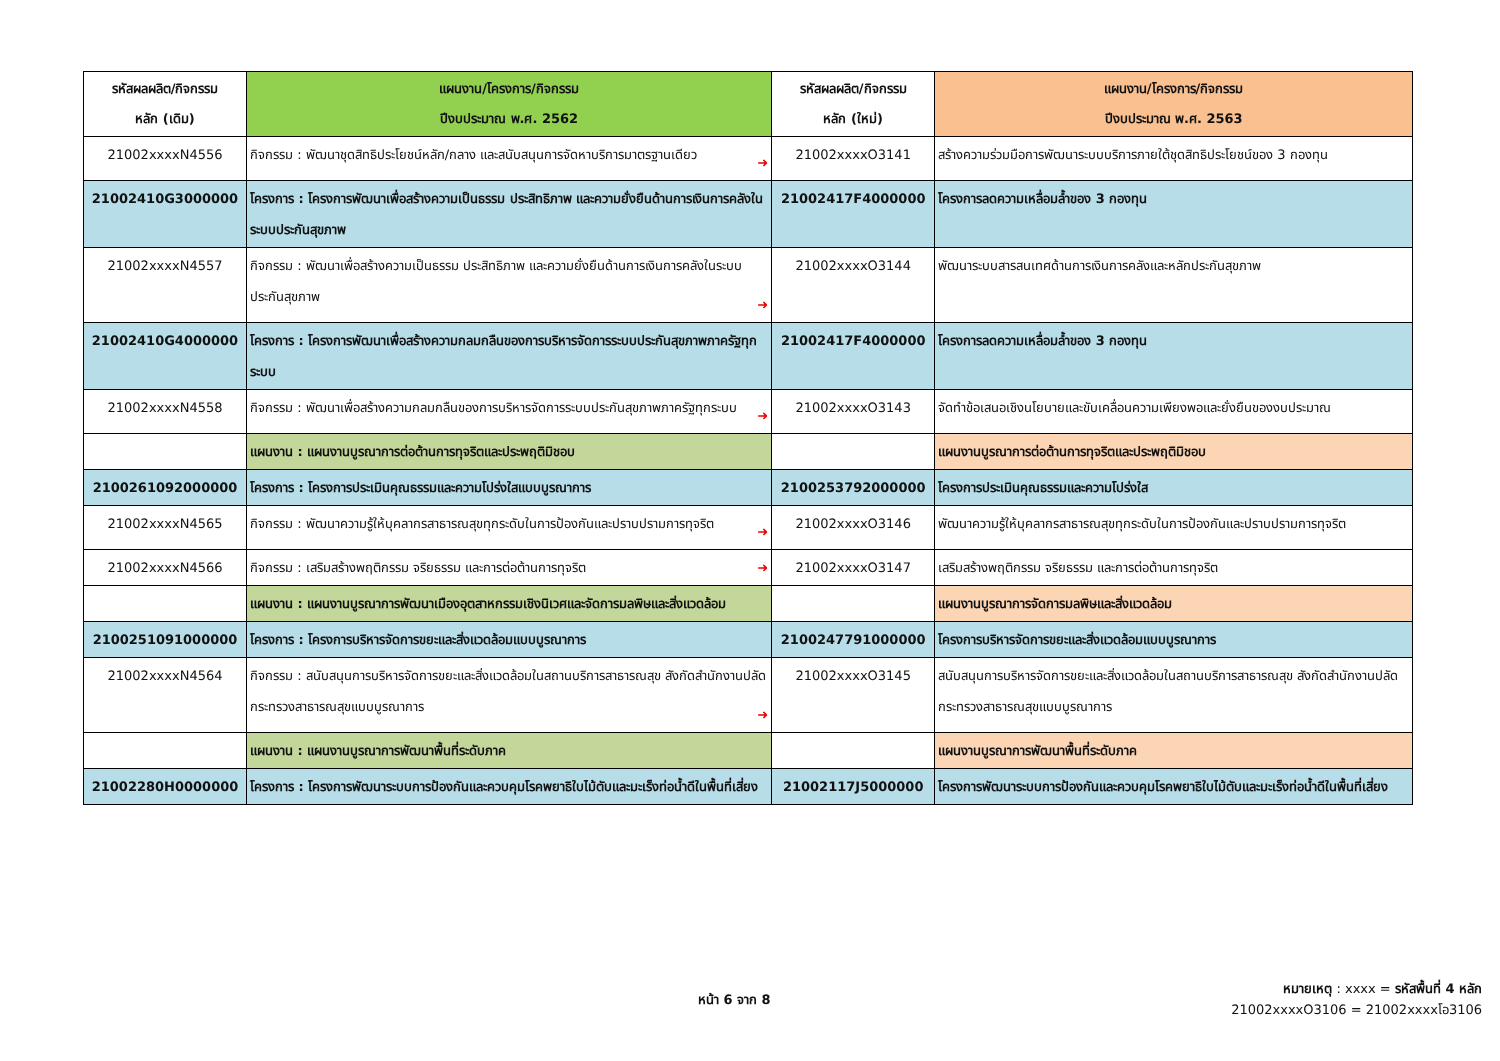| รหัสผลผลิต/กิจกรรม หลัก (เดิม) | แผนงาน/โครงการ/กิจกรรม ปีงบประมาณ พ.ศ. 2562 | รหัสผลผลิต/กิจกรรม หลัก (ใหม่) | แผนงาน/โครงการ/กิจกรรม ปีงบประมาณ พ.ศ. 2563 |
| --- | --- | --- | --- |
| 21002xxxxN4556 | กิจกรรม : พัฒนาชุดสิทธิประโยชน์หลัก/กลาง และสนับสนุนการจัดหาบริการมาตรฐานเดียว ➜ | 21002xxxxO3141 | สร้างความร่วมมือการพัฒนาระบบบริการภายใต้ชุดสิทธิประโยชน์ของ 3 กองทุน |
| 21002410G3000000 | โครงการ : โครงการพัฒนาเพื่อสร้างความเป็นธรรม ประสิทธิภาพ และความยั่งยืนด้านการเงินการคลังในระบบประกันสุขภาพ | 21002417F4000000 | โครงการลดความเหลื่อมล้ำของ 3 กองทุน |
| 21002xxxxN4557 | กิจกรรม : พัฒนาเพื่อสร้างความเป็นธรรม ประสิทธิภาพ และความยั่งยืนด้านการเงินการคลังในระบบประกันสุขภาพ ➜ | 21002xxxxO3144 | พัฒนาระบบสารสนเทศด้านการเงินการคลังและหลักประกันสุขภาพ |
| 21002410G4000000 | โครงการ : โครงการพัฒนาเพื่อสร้างความกลมกลืนของการบริหารจัดการระบบประกันสุขภาพภาครัฐทุกระบบ | 21002417F4000000 | โครงการลดความเหลื่อมล้ำของ 3 กองทุน |
| 21002xxxxN4558 | กิจกรรม : พัฒนาเพื่อสร้างความกลมกลืนของการบริหารจัดการระบบประกันสุขภาพภาครัฐทุกระบบ ➜ | 21002xxxxO3143 | จัดทำข้อเสนอเชิงนโยบายและขับเคลื่อนความเพียงพอและยั่งยืนของงบประมาณ |
| | แผนงาน : แผนงานบูรณาการต่อต้านการทุจริตและประพฤติมิชอบ | | แผนงานบูรณาการต่อต้านการทุจริตและประพฤติมิชอบ |
| 2100261092000000 | โครงการ : โครงการประเมินคุณธรรมและความโปร่งใสแบบบูรณาการ | 2100253792000000 | โครงการประเมินคุณธรรมและความโปร่งใส |
| 21002xxxxN4565 | กิจกรรม : พัฒนาความรู้ให้บุคลากรสาธารณสุขทุกระดับในการป้องกันและปราบปรามการทุจริต ➜ | 21002xxxxO3146 | พัฒนาความรู้ให้บุคลากรสาธารณสุขทุกระดับในการป้องกันและปราบปรามการทุจริต |
| 21002xxxxN4566 | กิจกรรม : เสริมสร้างพฤติกรรม จริยธรรม และการต่อต้านการทุจริต ➜ | 21002xxxxO3147 | เสริมสร้างพฤติกรรม จริยธรรม และการต่อต้านการทุจริต |
| | แผนงาน : แผนงานบูรณาการพัฒนาเมืองอุตสาหกรรมเชิงนิเวศและจัดการมลพิษและสิ่งแวดล้อม | | แผนงานบูรณาการจัดการมลพิษและสิ่งแวดล้อม |
| 2100251091000000 | โครงการ : โครงการบริหารจัดการขยะและสิ่งแวดล้อมแบบบูรณาการ | 2100247791000000 | โครงการบริหารจัดการขยะและสิ่งแวดล้อมแบบบูรณาการ |
| 21002xxxxN4564 | กิจกรรม : สนับสนุนการบริหารจัดการขยะและสิ่งแวดล้อมในสถานบริการสาธารณสุข สังกัดสำนักงานปลัดกระทรวงสาธารณสุขแบบบูรณาการ ➜ | 21002xxxxO3145 | สนับสนุนการบริหารจัดการขยะและสิ่งแวดล้อมในสถานบริการสาธารณสุข สังกัดสำนักงานปลัดกระทรวงสาธารณสุขแบบบูรณาการ |
| | แผนงาน : แผนงานบูรณาการพัฒนาพื้นที่ระดับภาค | | แผนงานบูรณาการพัฒนาพื้นที่ระดับภาค |
| 21002280H0000000 | โครงการ : โครงการพัฒนาระบบการป้องกันและควบคุมโรคพยาธิใบไม้ตับและมะเร็งท่อน้ำดีในพื้นที่เสี่ยง | 21002117J5000000 | โครงการพัฒนาระบบการป้องกันและควบคุมโรคพยาธิใบไม้ตับและมะเร็งท่อน้ำดีในพื้นที่เสี่ยง |
หน้า 6 จาก 8
หมายเหตุ : xxxx = รหัสพื้นที่ 4 หลัก
21002xxxxO3106 = 21002xxxxโอ3106